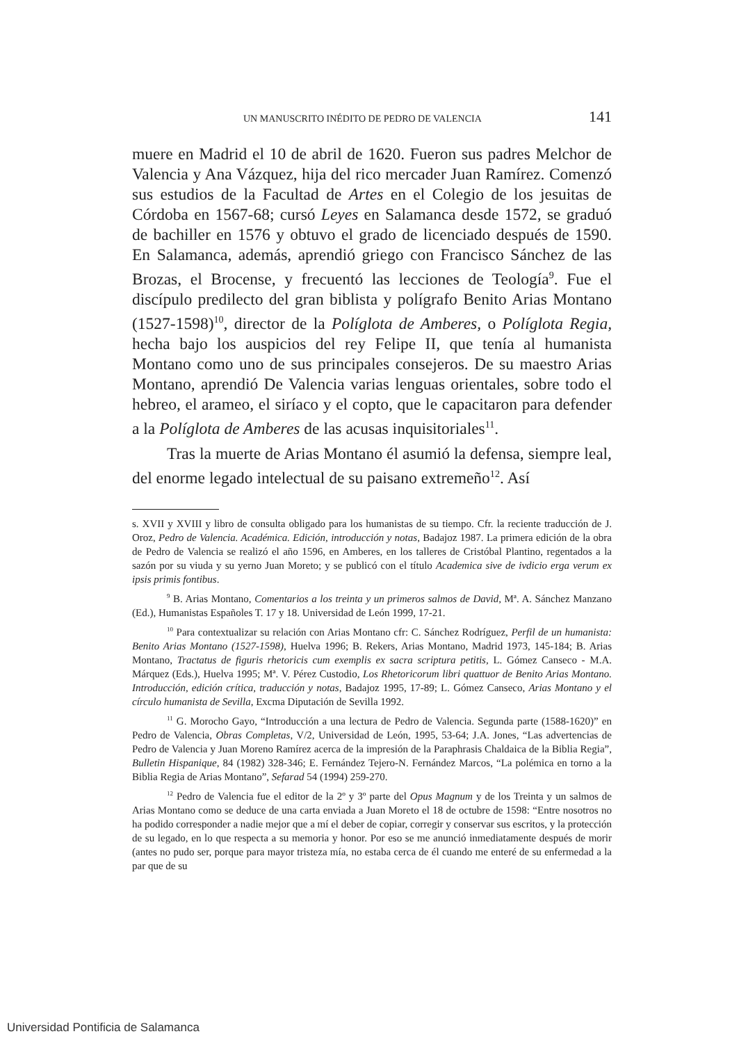UN MANUSCRITO INÉDITO DE PEDRO DE VALENCIA 141
muere en Madrid el 10 de abril de 1620. Fueron sus padres Melchor de Valencia y Ana Vázquez, hija del rico mercader Juan Ramírez. Comenzó sus estudios de la Facultad de Artes en el Colegio de los jesuitas de Córdoba en 1567-68; cursó Leyes en Salamanca desde 1572, se graduó de bachiller en 1576 y obtuvo el grado de licenciado después de 1590. En Salamanca, además, aprendió griego con Francisco Sánchez de las Brozas, el Brocense, y frecuentó las lecciones de Teología<sup>9</sup>. Fue el discípulo predilecto del gran biblista y polígrafo Benito Arias Montano (1527-1598)<sup>10</sup>, director de la Políglota de Amberes, o Políglota Regia, hecha bajo los auspicios del rey Felipe II, que tenía al humanista Montano como uno de sus principales consejeros. De su maestro Arias Montano, aprendió De Valencia varias lenguas orientales, sobre todo el hebreo, el arameo, el siríaco y el copto, que le capacitaron para defender a la Políglota de Amberes de las acusas inquisitoriales<sup>11</sup>.
Tras la muerte de Arias Montano él asumió la defensa, siempre leal, del enorme legado intelectual de su paisano extremeño<sup>12</sup>. Así
s. XVII y XVIII y libro de consulta obligado para los humanistas de su tiempo. Cfr. la reciente traducción de J. Oroz, Pedro de Valencia. Académica. Edición, introducción y notas, Badajoz 1987. La primera edición de la obra de Pedro de Valencia se realizó el año 1596, en Amberes, en los talleres de Cristóbal Plantino, regentados a la sazón por su viuda y su yerno Juan Moreto; y se publicó con el título Academica sive de ivdicio erga verum ex ipsis primis fontibus.
<sup>9</sup> B. Arias Montano, Comentarios a los treinta y un primeros salmos de David, Mª. A. Sánchez Manzano (Ed.), Humanistas Españoles T. 17 y 18. Universidad de León 1999, 17-21.
<sup>10</sup> Para contextualizar su relación con Arias Montano cfr: C. Sánchez Rodríguez, Perfil de un humanista: Benito Arias Montano (1527-1598), Huelva 1996; B. Rekers, Arias Montano, Madrid 1973, 145-184; B. Arias Montano, Tractatus de figuris rhetoricis cum exemplis ex sacra scriptura petitis, L. Gómez Canseco - M.A. Márquez (Eds.), Huelva 1995; Mª. V. Pérez Custodio, Los Rhetoricorum libri quattuor de Benito Arias Montano. Introducción, edición crítica, traducción y notas, Badajoz 1995, 17-89; L. Gómez Canseco, Arias Montano y el círculo humanista de Sevilla, Excma Diputación de Sevilla 1992.
<sup>11</sup> G. Morocho Gayo, “Introducción a una lectura de Pedro de Valencia. Segunda parte (1588-1620)” en Pedro de Valencia, Obras Completas, V/2, Universidad de León, 1995, 53-64; J.A. Jones, “Las advertencias de Pedro de Valencia y Juan Moreno Ramírez acerca de la impresión de la Paraphrasis Chaldaica de la Biblia Regia”, Bulletin Hispanique, 84 (1982) 328-346; E. Fernández Tejero-N. Fernández Marcos, “La polémica en torno a la Biblia Regia de Arias Montano”, Sefarad 54 (1994) 259-270.
<sup>12</sup> Pedro de Valencia fue el editor de la 2º y 3º parte del Opus Magnum y de los Treinta y un salmos de Arias Montano como se deduce de una carta enviada a Juan Moreto el 18 de octubre de 1598: “Entre nosotros no ha podido corresponder a nadie mejor que a mí el deber de copiar, corregir y conservar sus escritos, y la protección de su legado, en lo que respecta a su memoria y honor. Por eso se me anunció inmediatamente después de morir (antes no pudo ser, porque para mayor tristeza mía, no estaba cerca de él cuando me enteré de su enfermedad a la par que de su
Universidad Pontificia de Salamanca